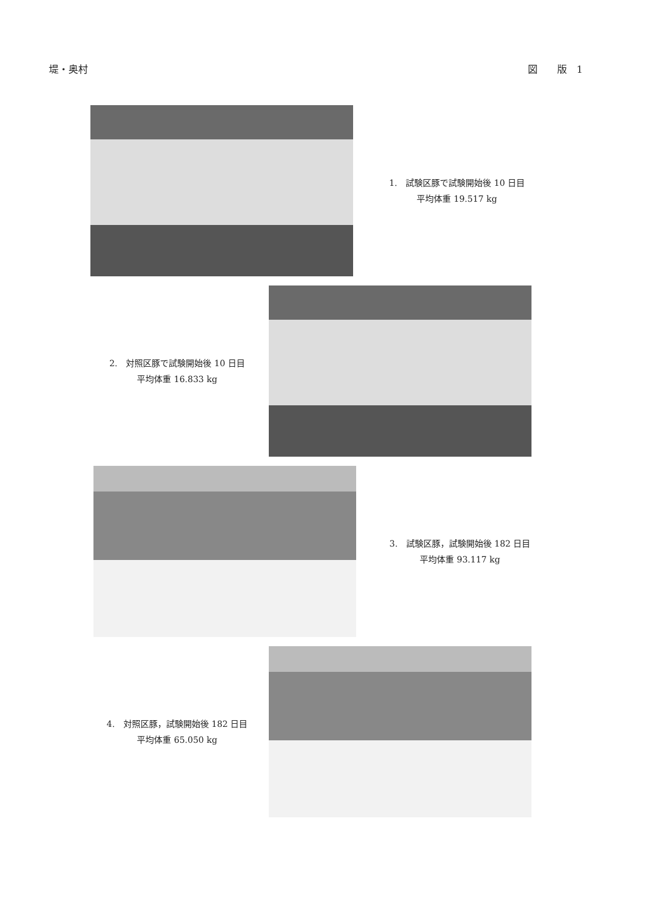堤・奥村 図　　版　1
1.　試験区豚で試験開始後 10 日目
平均体重 19.517 kg
2.　対照区豚で試験開始後 10 日目
平均体重 16.833 kg
3.　試験区豚，試験開始後 182 日目
平均体重 93.117 kg
4.　対照区豚，試験開始後 182 日目
平均体重 65.050 kg